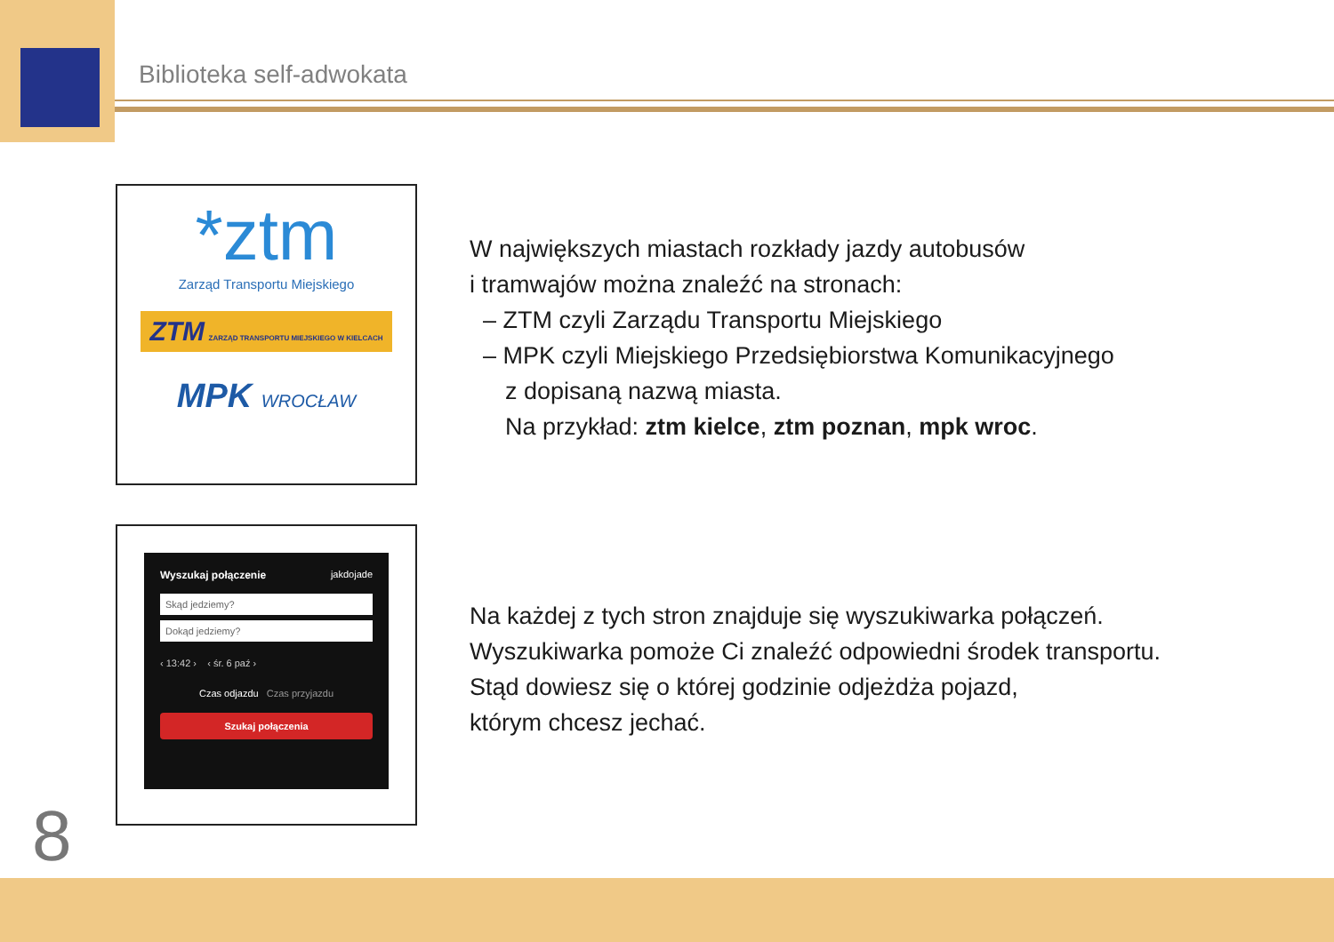Biblioteka self-adwokata
*ztm
Zarząd Transportu Miejskiego
ZTM ZARZĄD TRANSPORTU MIEJSKIEGO W KIELCACH
MPK WROCŁAW
W największych miastach rozkłady jazdy autobusów
i tramwajów można znaleźć na stronach:
– ZTM czyli Zarządu Transportu Miejskiego
– MPK czyli Miejskiego Przedsiębiorstwa Komunikacyjnego
z dopisaną nazwą miasta.
Na przykład: ztm kielce, ztm poznan, mpk wroc.
Wyszukaj połączenie jakdojade
Skąd jedziemy?
Dokąd jedziemy?
‹ 13:42 › ‹ śr. 6 paź ›
Czas odjazdu Czas przyjazdu
Szukaj połączenia
Na każdej z tych stron znajduje się wyszukiwarka połączeń.
Wyszukiwarka pomoże Ci znaleźć odpowiedni środek transportu.
Stąd dowiesz się o której godzinie odjeżdża pojazd,
którym chcesz jechać.
8